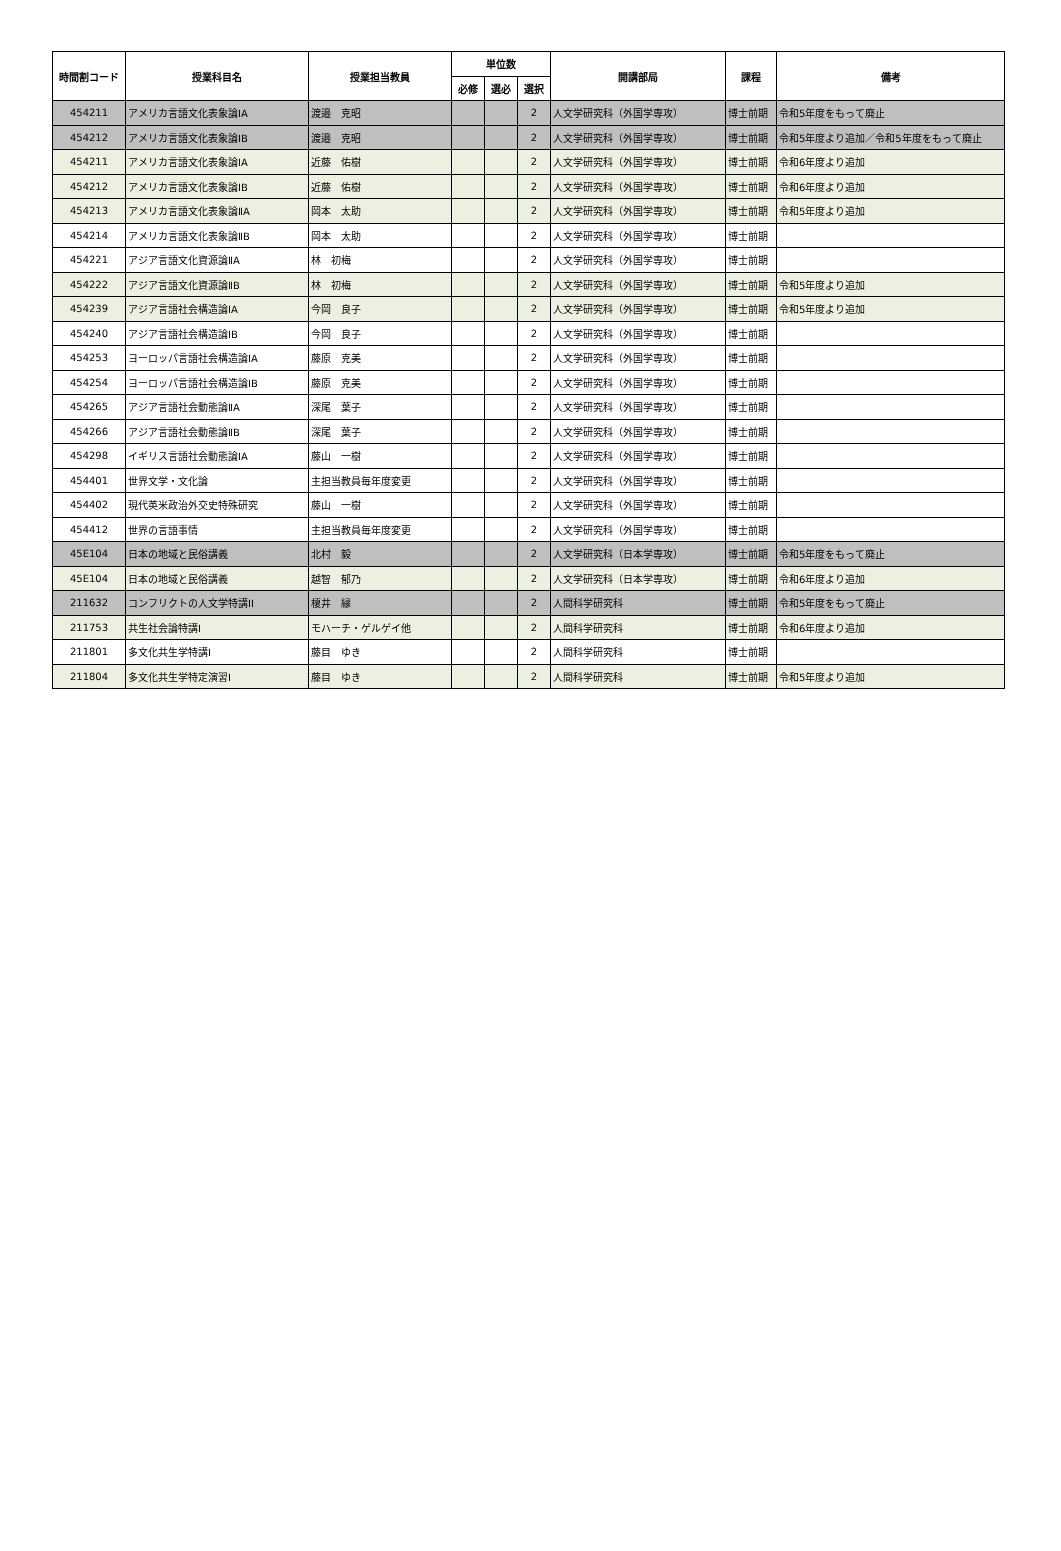| 時間割コード | 授業科目名 | 授業担当教員 | 単位数 | | | 開講部局 | 課程 | 備考 |
| --- | --- | --- | --- | --- | --- | --- | --- | --- |
| | | | 必修 | 選必 | 選択 | | | |
| 454211 | アメリカ言語文化表象論ⅠA | 渡邉 克昭 | | | 2 | 人文学研究科（外国学専攻） | 博士前期 | 令和5年度をもって廃止 |
| 454212 | アメリカ言語文化表象論ⅠB | 渡邉 克昭 | | | 2 | 人文学研究科（外国学専攻） | 博士前期 | 令和5年度より追加／令和5年度をもって廃止 |
| 454211 | アメリカ言語文化表象論ⅠA | 近藤 佑樹 | | | 2 | 人文学研究科（外国学専攻） | 博士前期 | 令和6年度より追加 |
| 454212 | アメリカ言語文化表象論ⅠB | 近藤 佑樹 | | | 2 | 人文学研究科（外国学専攻） | 博士前期 | 令和6年度より追加 |
| 454213 | アメリカ言語文化表象論ⅡA | 岡本 太助 | | | 2 | 人文学研究科（外国学専攻） | 博士前期 | 令和5年度より追加 |
| 454214 | アメリカ言語文化表象論ⅡB | 岡本 太助 | | | 2 | 人文学研究科（外国学専攻） | 博士前期 | |
| 454221 | アジア言語文化資源論ⅡA | 林 初梅 | | | 2 | 人文学研究科（外国学専攻） | 博士前期 | |
| 454222 | アジア言語文化資源論ⅡB | 林 初梅 | | | 2 | 人文学研究科（外国学専攻） | 博士前期 | 令和5年度より追加 |
| 454239 | アジア言語社会構造論ⅠA | 今岡 良子 | | | 2 | 人文学研究科（外国学専攻） | 博士前期 | 令和5年度より追加 |
| 454240 | アジア言語社会構造論ⅠB | 今岡 良子 | | | 2 | 人文学研究科（外国学専攻） | 博士前期 | |
| 454253 | ヨーロッパ言語社会構造論ⅠA | 藤原 克美 | | | 2 | 人文学研究科（外国学専攻） | 博士前期 | |
| 454254 | ヨーロッパ言語社会構造論ⅠB | 藤原 克美 | | | 2 | 人文学研究科（外国学専攻） | 博士前期 | |
| 454265 | アジア言語社会動態論ⅡA | 深尾 葉子 | | | 2 | 人文学研究科（外国学専攻） | 博士前期 | |
| 454266 | アジア言語社会動態論ⅡB | 深尾 葉子 | | | 2 | 人文学研究科（外国学専攻） | 博士前期 | |
| 454298 | イギリス言語社会動態論ⅠA | 藤山 一樹 | | | 2 | 人文学研究科（外国学専攻） | 博士前期 | |
| 454401 | 世界文学・文化論 | 主担当教員毎年度変更 | | | 2 | 人文学研究科（外国学専攻） | 博士前期 | |
| 454402 | 現代英米政治外交史特殊研究 | 藤山 一樹 | | | 2 | 人文学研究科（外国学専攻） | 博士前期 | |
| 454412 | 世界の言語事情 | 主担当教員毎年度変更 | | | 2 | 人文学研究科（外国学専攻） | 博士前期 | |
| 45E104 | 日本の地域と民俗講義 | 北村 毅 | | | 2 | 人文学研究科（日本学専攻） | 博士前期 | 令和5年度をもって廃止 |
| 45E104 | 日本の地域と民俗講義 | 越智 郁乃 | | | 2 | 人文学研究科（日本学専攻） | 博士前期 | 令和6年度より追加 |
| 211632 | コンフリクトの人文学特講II | 榎井 縁 | | | 2 | 人間科学研究科 | 博士前期 | 令和5年度をもって廃止 |
| 211753 | 共生社会論特講I | モハーチ・ゲルゲイ他 | | | 2 | 人間科学研究科 | 博士前期 | 令和6年度より追加 |
| 211801 | 多文化共生学特講I | 藤目 ゆき | | | 2 | 人間科学研究科 | 博士前期 | |
| 211804 | 多文化共生学特定演習I | 藤目 ゆき | | | 2 | 人間科学研究科 | 博士前期 | 令和5年度より追加 |